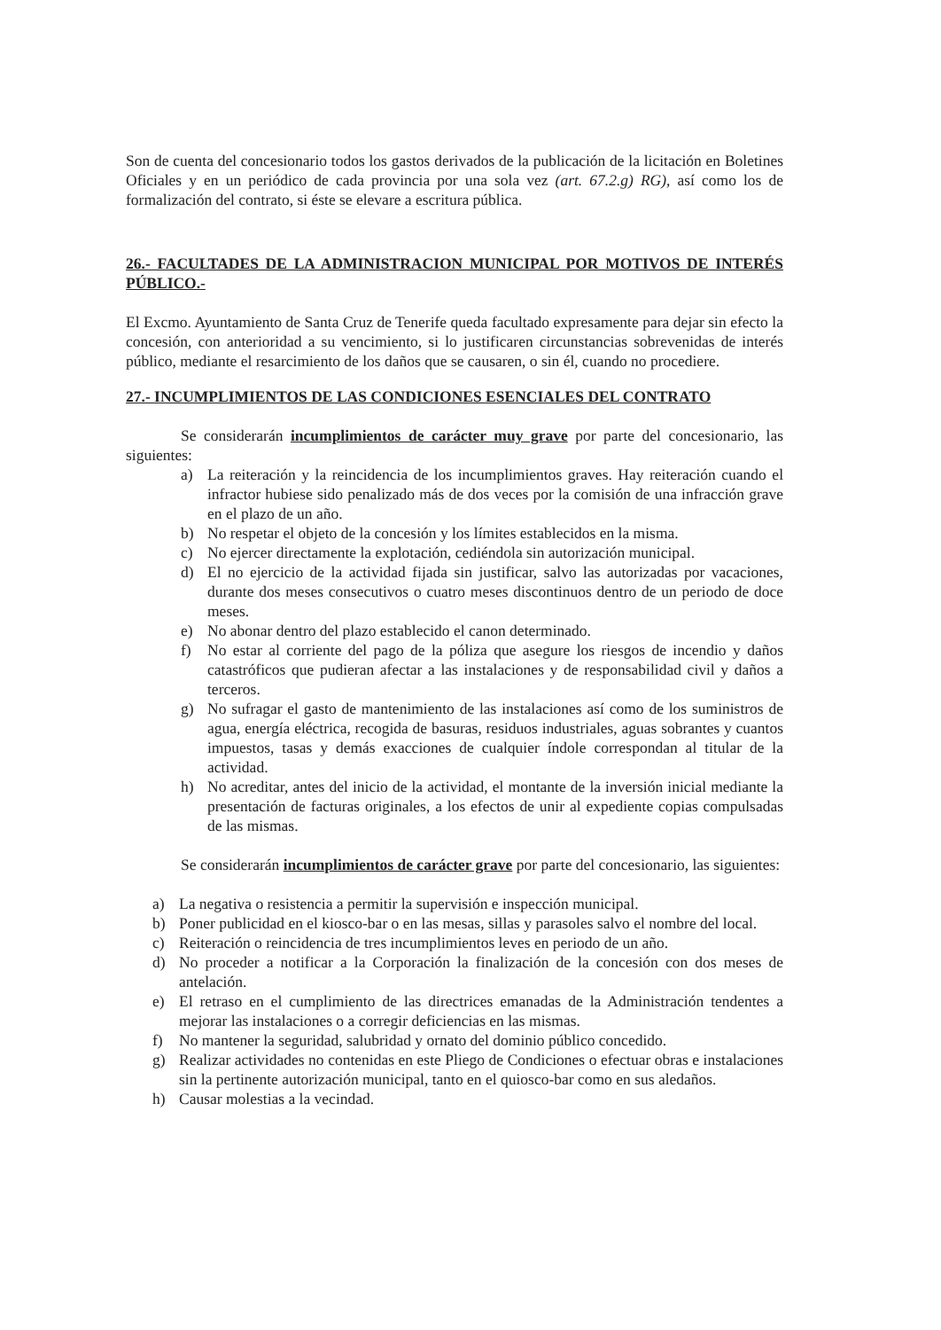Son de cuenta del concesionario todos los gastos derivados de la publicación de la licitación en Boletines Oficiales y en un periódico de cada provincia por una sola vez (art. 67.2.g) RG), así como los de formalización del contrato, si éste se elevare a escritura pública.
26.- FACULTADES DE LA ADMINISTRACION MUNICIPAL POR MOTIVOS DE INTERÉS PÚBLICO.-
El Excmo. Ayuntamiento de Santa Cruz de Tenerife queda facultado expresamente para dejar sin efecto la concesión, con anterioridad a su vencimiento, si lo justificaren circunstancias sobrevenidas de interés público, mediante el resarcimiento de los daños que se causaren, o sin él, cuando no procediere.
27.- INCUMPLIMIENTOS DE LAS CONDICIONES ESENCIALES DEL CONTRATO
Se considerarán incumplimientos de carácter muy grave por parte del concesionario, las siguientes:
a) La reiteración y la reincidencia de los incumplimientos graves. Hay reiteración cuando el infractor hubiese sido penalizado más de dos veces por la comisión de una infracción grave en el plazo de un año.
b) No respetar el objeto de la concesión y los límites establecidos en la misma.
c) No ejercer directamente la explotación, cediéndola sin autorización municipal.
d) El no ejercicio de la actividad fijada sin justificar, salvo las autorizadas por vacaciones, durante dos meses consecutivos o cuatro meses discontinuos dentro de un periodo de doce meses.
e) No abonar dentro del plazo establecido el canon determinado.
f) No estar al corriente del pago de la póliza que asegure los riesgos de incendio y daños catastróficos que pudieran afectar a las instalaciones y de responsabilidad civil y daños a terceros.
g) No sufragar el gasto de mantenimiento de las instalaciones así como de los suministros de agua, energía eléctrica, recogida de basuras, residuos industriales, aguas sobrantes y cuantos impuestos, tasas y demás exacciones de cualquier índole correspondan al titular de la actividad.
h) No acreditar, antes del inicio de la actividad, el montante de la inversión inicial mediante la presentación de facturas originales, a los efectos de unir al expediente copias compulsadas de las mismas.
Se considerarán incumplimientos de carácter grave por parte del concesionario, las siguientes:
a) La negativa o resistencia a permitir la supervisión e inspección municipal.
b) Poner publicidad en el kiosco-bar o en las mesas, sillas y parasoles salvo el nombre del local.
c) Reiteración o reincidencia de tres incumplimientos leves en periodo de un año.
d) No proceder a notificar a la Corporación la finalización de la concesión con dos meses de antelación.
e) El retraso en el cumplimiento de las directrices emanadas de la Administración tendentes a mejorar las instalaciones o a corregir deficiencias en las mismas.
f) No mantener la seguridad, salubridad y ornato del dominio público concedido.
g) Realizar actividades no contenidas en este Pliego de Condiciones o efectuar obras e instalaciones sin la pertinente autorización municipal, tanto en el quiosco-bar como en sus aledaños.
h) Causar molestias a la vecindad.